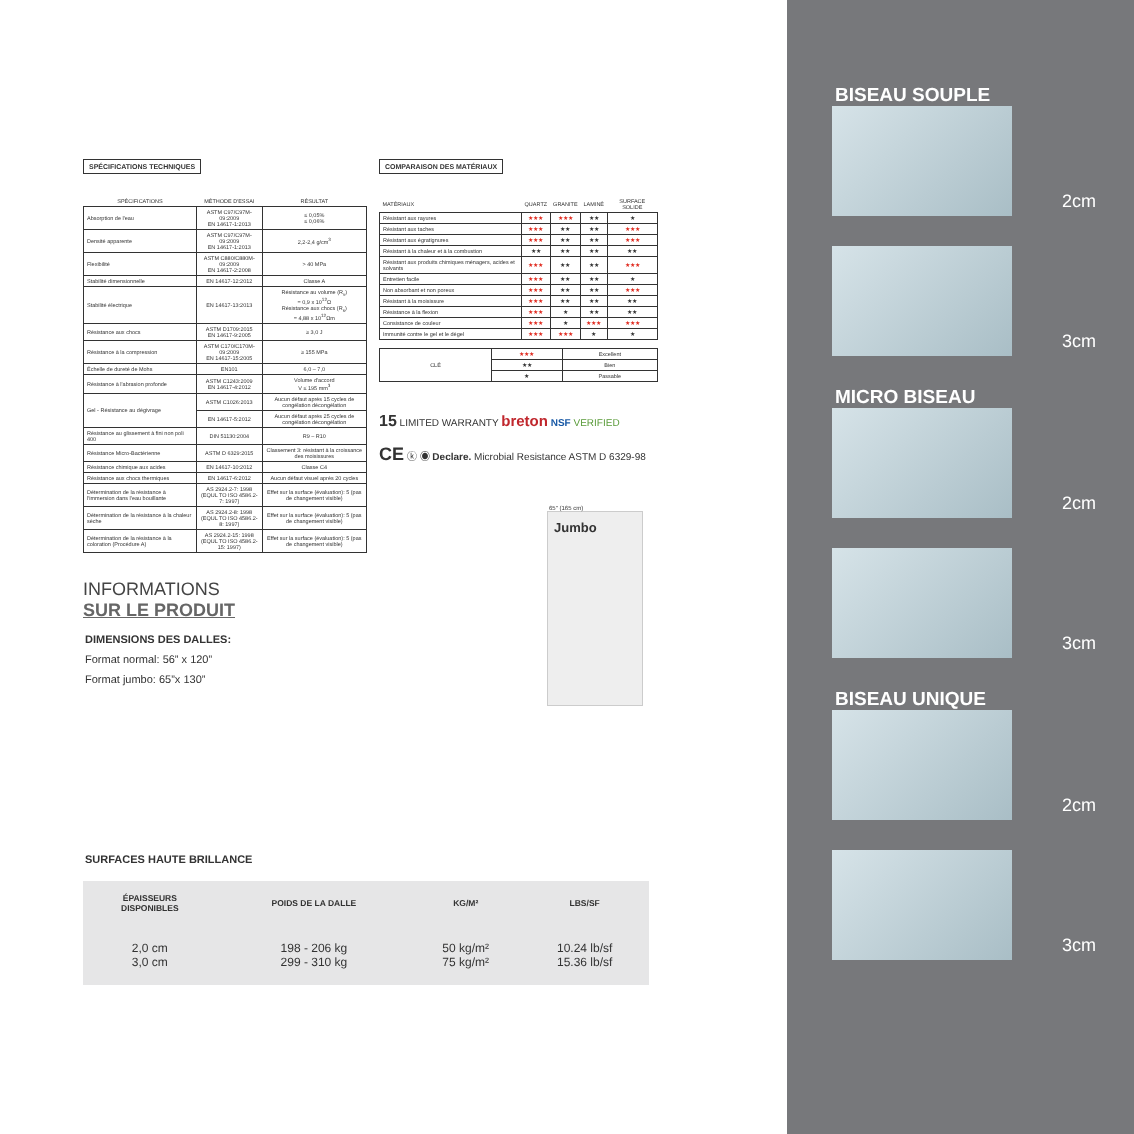SPÉCIFICATIONS TECHNIQUES
| SPÉCIFICATIONS | MÉTHODE D'ESSAI | RÉSULTAT |
| --- | --- | --- |
| Absorption de l'eau | ASTM C97/C97M-09:2009 EN 14617-1:2013 | ≤ 0,05% ≤ 0,06% |
| Densité apparente | ASTM C97/C97M-09:2009 EN 14617-1:2013 | 2,2-2,4 g/cm<sup>3</sup> |
| Flexibilité | ASTM C880/C880M-09:2009 EN 14617-2:2008 | > 40 MPa |
| Stabilité dimensionnelle | EN 14617-12:2012 | Classe A |
| Stabilité électrique | EN 14617-13:2013 | Résistance au volume (R<sub>v</sub>) = 0,9 x 10<sup>12</sup>Ω Résistance aux chocs (R<sub>s</sub>) = 4,88 x 10<sup>12</sup>Ωm |
| Résistance aux chocs | ASTM D1709:2015 EN 14617-9:2005 | ≥ 3,0 J |
| Résistance à la compression | ASTM C170/C170M-09:2009 EN 14617-15:2005 | ≥ 155 MPa |
| Échelle de dureté de Mohs | EN101 | 6,0 – 7,0 |
| Résistance à l'abrasion profonde | ASTM C1243:2009 EN 14617-4:2012 | Volume d'accord V ≤ 195 mm<sup>3</sup> |
| Gel - Résistance au dégivrage | ASTM C1026:2013 | Aucun défaut après 15 cycles de congélation décongélation |
| | EN 14617-5:2012 | Aucun défaut après 25 cycles de congélation décongélation |
| Résistance au glissement à fini non poli 400 | DIN 51130:2004 | R9 – R10 |
| Résistance Micro-Bactérienne | ASTM D 6329:2015 | Classement 3: résistant à la croissance des moisissures |
| Résistance chimique aux acides | EN 14617-10:2012 | Classe C4 |
| Résistance aux chocs thermiques | EN 14617-6:2012 | Aucun défaut visuel après 20 cycles |
| Détermination de la résistance à l'immersion dans l'eau bouillante | AS 2924.2-7: 1998 (EQUL TO ISO 4586.2-7: 1997) | Effet sur la surface (évaluation): 5 (pas de changement visible) |
| Détermination de la résistance à la chaleur sèche | AS 2924.2-8: 1998 (EQUL TO ISO 4586.2-8: 1997) | Effet sur la surface (évaluation): 5 (pas de changement visible) |
| Détermination de la résistance à la coloration (Procédure A) | AS 2924.2-15: 1998 (EQUL TO ISO 4586.2-15: 1997) | Effet sur la surface (évaluation): 5 (pas de changement visible) |
INFORMATIONS
SUR LE PRODUIT
DIMENSIONS DES DALLES:
Format normal: 56” x 120”
Format jumbo: 65”x 130”
COMPARAISON DES MATÉRIAUX
| MATÉRIAUX | QUARTZ | GRANITE | LAMINÉ | SURFACE SOLIDE |
| --- | --- | --- | --- | --- |
| Résistant aux rayures | ★★★ | ★★★ | ★★ | ★ |
| Résistant aux taches | ★★★ | ★★ | ★★ | ★★★ |
| Résistant aux égratignures | ★★★ | ★★ | ★★ | ★★★ |
| Résistant à la chaleur et à la combustion | ★★ | ★★ | ★★ | ★★ |
| Résistant aux produits chimiques ménagers, acides et solvants | ★★★ | ★★ | ★★ | ★★★ |
| Entretien facile | ★★★ | ★★ | ★★ | ★ |
| Non absorbant et non poreux | ★★★ | ★★ | ★★ | ★★★ |
| Résistant à la moisissure | ★★★ | ★★ | ★★ | ★★ |
| Résistance à la flexion | ★★★ | ★ | ★★ | ★★ |
| Consistance de couleur | ★★★ | ★ | ★★★ | ★★★ |
| Immunité contre le gel et le dégel | ★★★ | ★★★ | ★ | ★ |
| CLÉ | ★★★ | Excellent |
| | ★★ | Bien |
| | ★ | Passable |
15 LIMITED WARRANTY breton NSF VERIFIED
CE ⓚ ◉ Declare. Microbial Resistance ASTM D 6329-98
65" (165 cm)
Jumbo
SURFACES HAUTE BRILLANCE
| ÉPAISSEURS DISPONIBLES | POIDS DE LA DALLE | KG/M² | LBS/SF |
| 2,0 cm 3,0 cm | 198 - 206 kg 299 - 310 kg | 50 kg/m² 75 kg/m² | 10.24 lb/sf 15.36 lb/sf |
BISEAU SOUPLE
2cm
3cm
MICRO BISEAU
2cm
3cm
BISEAU UNIQUE
2cm
3cm